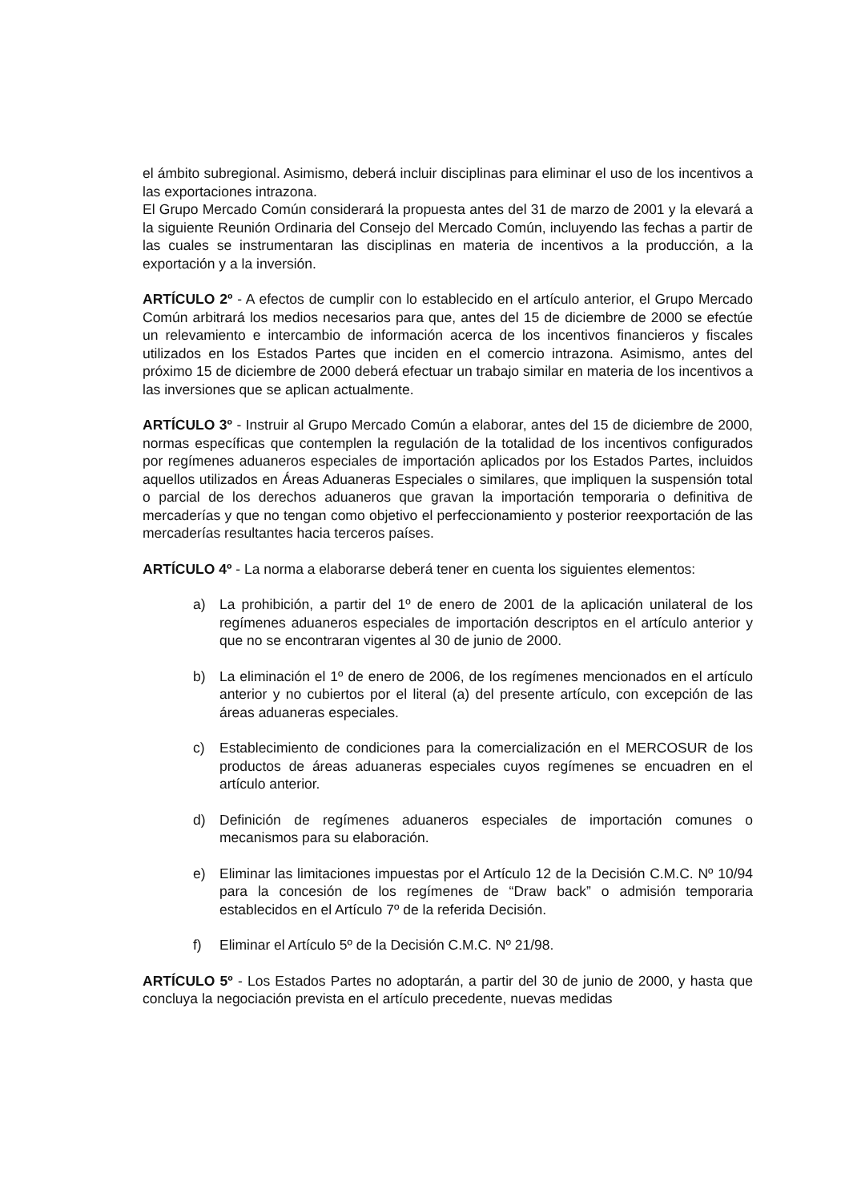el ámbito subregional. Asimismo, deberá incluir disciplinas para eliminar el uso de los incentivos a las exportaciones intrazona.
El Grupo Mercado Común considerará la propuesta antes del 31 de marzo de 2001 y la elevará a la siguiente Reunión Ordinaria del Consejo del Mercado Común, incluyendo las fechas a partir de las cuales se instrumentaran las disciplinas en materia de incentivos a la producción, a la exportación y a la inversión.
ARTÍCULO 2º - A efectos de cumplir con lo establecido en el artículo anterior, el Grupo Mercado Común arbitrará los medios necesarios para que, antes del 15 de diciembre de 2000 se efectúe un relevamiento e intercambio de información acerca de los incentivos financieros y fiscales utilizados en los Estados Partes que inciden en el comercio intrazona. Asimismo, antes del próximo 15 de diciembre de 2000 deberá efectuar un trabajo similar en materia de los incentivos a las inversiones que se aplican actualmente.
ARTÍCULO 3º - Instruir al Grupo Mercado Común a elaborar, antes del 15 de diciembre de 2000, normas específicas que contemplen la regulación de la totalidad de los incentivos configurados por regímenes aduaneros especiales de importación aplicados por los Estados Partes, incluidos aquellos utilizados en Áreas Aduaneras Especiales o similares, que impliquen la suspensión total o parcial de los derechos aduaneros que gravan la importación temporaria o definitiva de mercaderías y que no tengan como objetivo el perfeccionamiento y posterior reexportación de las mercaderías resultantes hacia terceros países.
ARTÍCULO 4º - La norma a elaborarse deberá tener en cuenta los siguientes elementos:
a) La prohibición, a partir del 1º de enero de 2001 de la aplicación unilateral de los regímenes aduaneros especiales de importación descriptos en el artículo anterior y que no se encontraran vigentes al 30 de junio de 2000.
b) La eliminación el 1º de enero de 2006, de los regímenes mencionados en el artículo anterior y no cubiertos por el literal (a) del presente artículo, con excepción de las áreas aduaneras especiales.
c) Establecimiento de condiciones para la comercialización en el MERCOSUR de los productos de áreas aduaneras especiales cuyos regímenes se encuadren en el artículo anterior.
d) Definición de regímenes aduaneros especiales de importación comunes o mecanismos para su elaboración.
e) Eliminar las limitaciones impuestas por el Artículo 12 de la Decisión C.M.C. Nº 10/94 para la concesión de los regímenes de “Draw back” o admisión temporaria establecidos en el Artículo 7º de la referida Decisión.
f) Eliminar el Artículo 5º de la Decisión C.M.C. Nº 21/98.
ARTÍCULO 5º - Los Estados Partes no adoptarán, a partir del 30 de junio de 2000, y hasta que concluya la negociación prevista en el artículo precedente, nuevas medidas